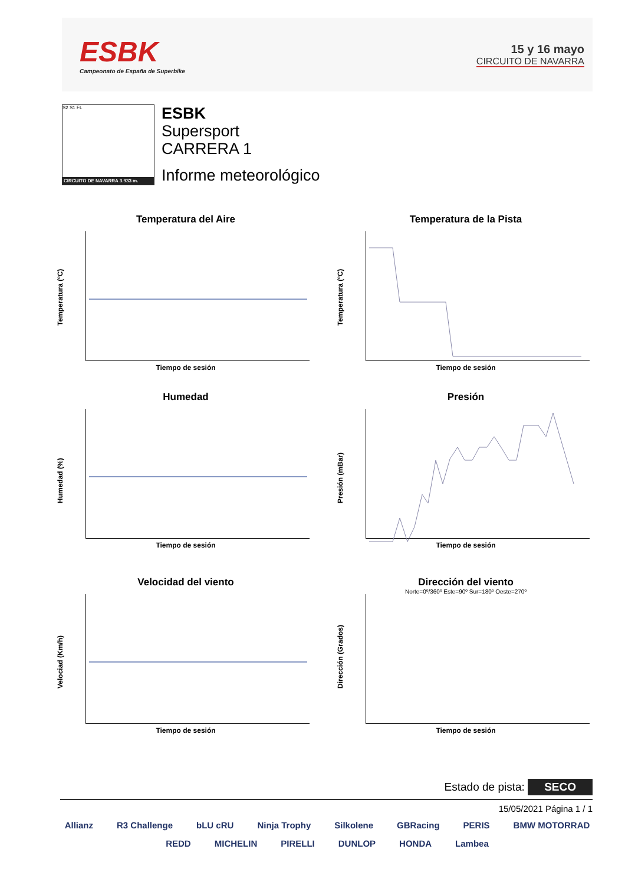ESBK
Campeonato de España de Superbike
15 y 16 mayo
CIRCUITO DE NAVARRA
S2 S1 FL
CIRCUITO DE NAVARRA 3.933 m.
ESBK
Supersport
CARRERA 1
Informe meteorológico
Temperatura del Aire
Temperatura (ºC)
Tiempo de sesión
Temperatura de la Pista
Temperatura (ºC)
Tiempo de sesión
Humedad
Humedad (%)
Tiempo de sesión
Presión
Presión (mBar)
Tiempo de sesión
Velocidad del viento
Velociad (Km/h)
Tiempo de sesión
Dirección del viento
Norte=0º/360º Este=90º Sur=180º Oeste=270º
Dirección (Grados)
Tiempo de sesión
Estado de pista: SECO
15/05/2021 Página 1 / 1
Allianz R3 Challenge bLU cRU Ninja Trophy Silkolene GBRacing PERIS BMW MOTORRAD REDD MICHELIN PIRELLI DUNLOP HONDA Lambea